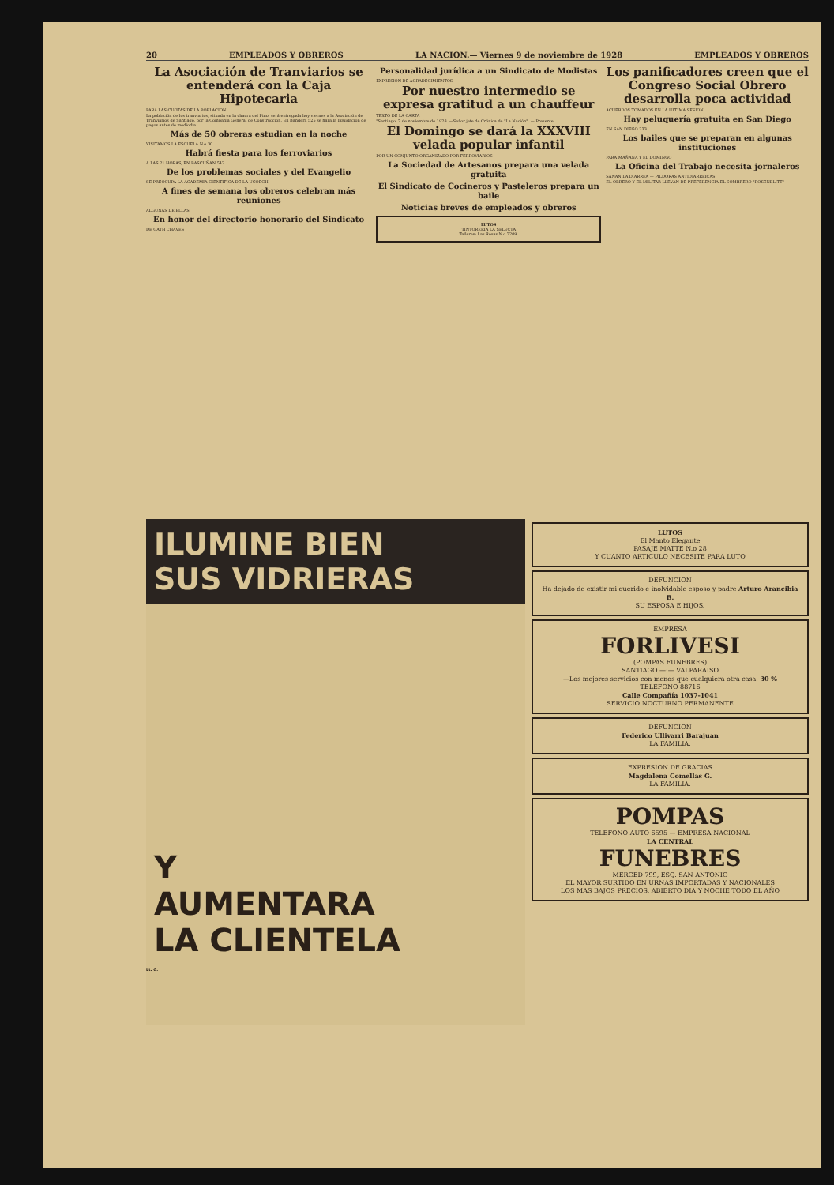20 EMPLEADOS Y OBREROS LA NACION.— Viernes 9 de noviembre de 1928 EMPLEADOS Y OBREROS
La Asociación de Tranviarios se entenderá con la Caja Hipotecaria
PARA LAS CUOTAS DE LA POBLACION
La población de los tranviarios, situada en la chacra del Pino, será entregada hoy viernes a la Asociación de Tranviarios de Santiago, por la Compañía General de Construcción. En Bandera 525 se hará la liquidación de pagos antes de mediodía.
Más de 50 obreras estudian en la noche
VISITAMOS LA ESCUELA N.o 30
Habrá fiesta para los ferroviarios
A LAS 21 HORAS, EN BASCUÑAN 542
De los problemas sociales y del Evangelio
SE PREOCUPA LA ACADEMIA CIENTIFICA DE LA UCOECH
A fines de semana los obreros celebran más reuniones
ALGUNAS DE ELLAS
En honor del directorio honorario del Sindicato
DE GATH CHAVES
Personalidad jurídica a un Sindicato de Modistas
EXPRESION DE AGRADECIMIENTOS
Por nuestro intermedio se expresa gratitud a un chauffeur
TEXTO DE LA CARTA
"Santiago, 7 de noviembre de 1928. —Señor jefe de Crónica de "La Nación". — Presente.
El Domingo se dará la XXXVIII velada popular infantil
POR UN CONJUNTO ORGANIZADO POR FERROVIARIOS
La Sociedad de Artesanos prepara una velada gratuita
El Sindicato de Cocineros y Pasteleros prepara un baile
Noticias breves de empleados y obreros
LUTOS
TINTORERIA LA SELECTA
Talleres: Las Rosas N.o 2209.
Los panificadores creen que el Congreso Social Obrero desarrolla poca actividad
ACUERDOS TOMADOS EN LA ULTIMA SESION
Hay peluquería gratuita en San Diego
EN SAN DIEGO 333
Los bailes que se preparan en algunas instituciones
PARA MAÑANA Y EL DOMINGO
La Oficina del Trabajo necesita jornaleros
SANAN LA DIARREA — PILDORAS ANTIDIARREICAS
EL OBRERO Y EL MILITAR LLEVAN DE PREFERENCIA EL SOMBRERO "ROSENBLITT"
ILUMINE BIEN
SUS VIDRIERAS
Y
AUMENTARA
LA CLIENTELA
Lt. G.
LUTOS
El Manto Elegante
PASAJE MATTE N.o 28
Y CUANTO ARTICULO NECESITE PARA LUTO
DEFUNCION
Ha dejado de existir mi querido e inolvidable esposo y padre Arturo Arancibia B.
SU ESPOSA E HIJOS.
EMPRESA
FORLIVESI
(POMPAS FUNEBRES)
SANTIAGO —:— VALPARAISO
—Los mejores servicios con menos que cualquiera otra casa. 30 %
TELEFONO 88716
Calle Compañía 1037-1041
SERVICIO NOCTURNO PERMANENTE
DEFUNCION
Federico Ullivarri Barajuan
LA FAMILIA.
EXPRESION DE GRACIAS
Magdalena Comellas G.
LA FAMILIA.
POMPAS
TELEFONO AUTO 6595 — EMPRESA NACIONAL
LA CENTRAL
FUNEBRES
MERCED 799, ESQ. SAN ANTONIO
EL MAYOR SURTIDO EN URNAS IMPORTADAS Y NACIONALES
LOS MAS BAJOS PRECIOS. ABIERTO DIA Y NOCHE TODO EL AÑO